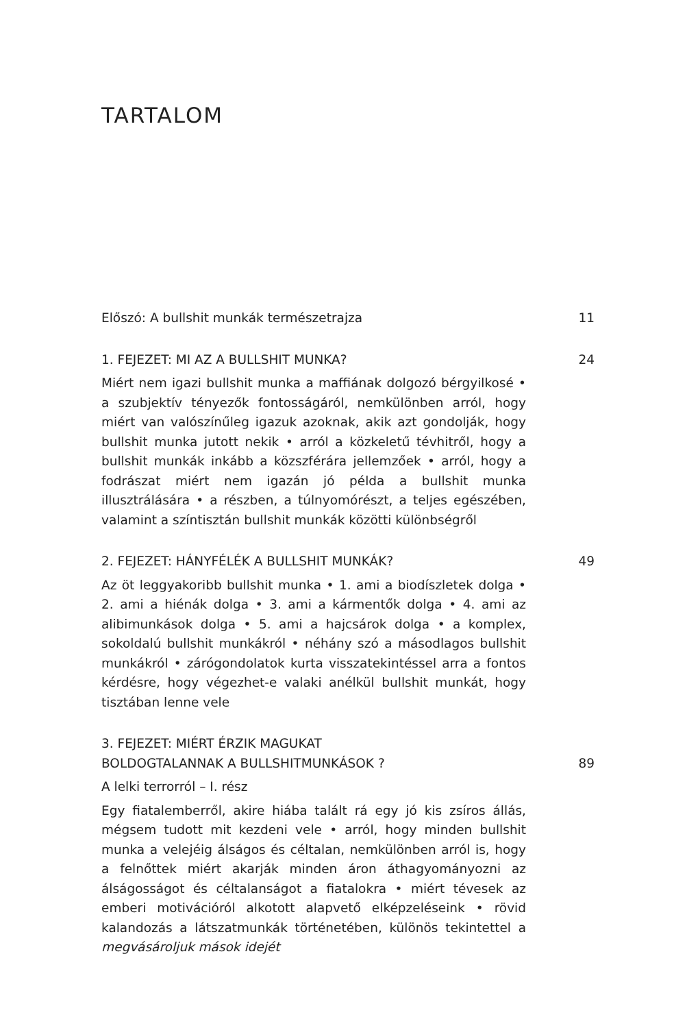TARTALOM
Előszó: A bullshit munkák természetrajza 11
1. FEJEZET: MI AZ A BULLSHIT MUNKA? 24
Miért nem igazi bullshit munka a maffiának dolgozó bérgyilkosé • a szubjektív tényezők fontosságáról, nemkülönben arról, hogy miért van valószínűleg igazuk azoknak, akik azt gondolják, hogy bullshit munka jutott nekik • arról a közkeletű tévhitről, hogy a bullshit munkák inkább a közszférára jellemzőek • arról, hogy a fodrászat miért nem igazán jó példa a bullshit munka illusztrálására • a részben, a túlnyomórészt, a teljes egészében, valamint a színtisztán bullshit munkák közötti különbségről
2. FEJEZET: HÁNYFÉLÉK A BULLSHIT MUNKÁK? 49
Az öt leggyakoribb bullshit munka • 1. ami a biodíszletek dolga • 2. ami a hiénák dolga • 3. ami a kármentők dolga • 4. ami az alibimunkások dolga • 5. ami a hajcsárok dolga • a komplex, sokoldalú bullshit munkákról • néhány szó a másodlagos bullshit munkákról • zárógondolatok kurta visszatekintéssel arra a fontos kérdésre, hogy végezhet-e valaki anélkül bullshit munkát, hogy tisztában lenne vele
3. FEJEZET: MIÉRT ÉRZIK MAGUKAT
BOLDOGTALANNAK A BULLSHITMUNKÁSOK ? 89
A lelki terrorról – I. rész
Egy fiatalemberről, akire hiába talált rá egy jó kis zsíros állás, mégsem tudott mit kezdeni vele • arról, hogy minden bullshit munka a velejéig álságos és céltalan, nemkülönben arról is, hogy a felnőttek miért akarják minden áron áthagyományozni az álságosságot és céltalanságot a fiatalokra • miért tévesek az emberi motivációról alkotott alapvető elképzeléseink • rövid kalandozás a látszatmunkák történetében, különös tekintettel a megvásároljuk mások idejét